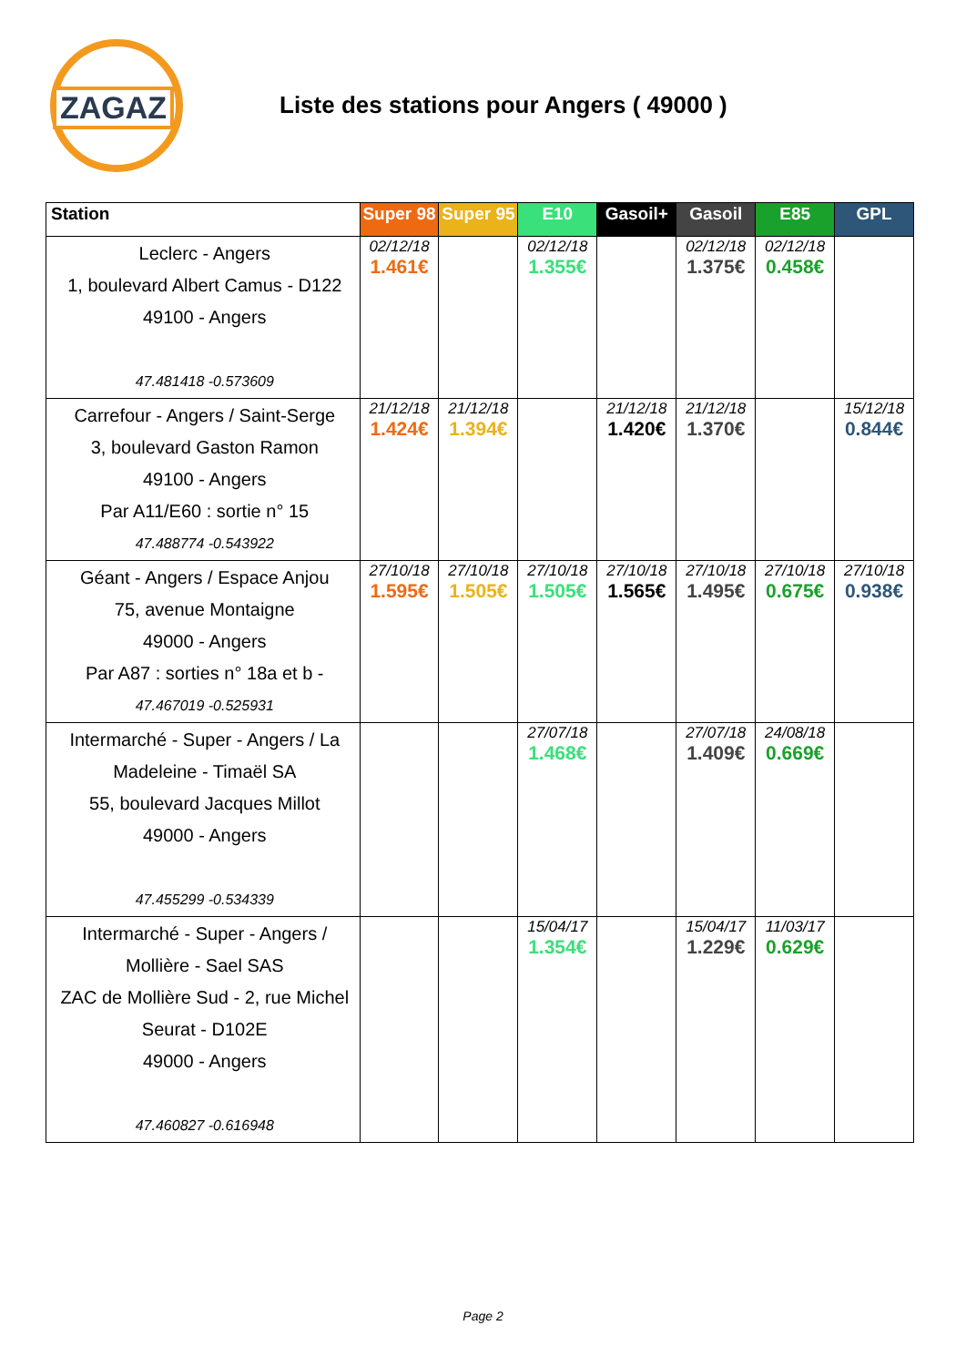ZAGAZ
Liste des stations pour Angers ( 49000 )
| Station | Super 98 | Super 95 | E10 | Gasoil+ | Gasoil | E85 | GPL |
| --- | --- | --- | --- | --- | --- | --- | --- |
| Leclerc - Angers 1, boulevard Albert Camus - D122 49100 - Angers 47.481418 -0.573609 | 02/12/18 1.461€ | | 02/12/18 1.355€ | | 02/12/18 1.375€ | 02/12/18 0.458€ | |
| Carrefour - Angers / Saint-Serge 3, boulevard Gaston Ramon 49100 - Angers Par A11/E60 : sortie n° 15 47.488774 -0.543922 | 21/12/18 1.424€ | 21/12/18 1.394€ | | 21/12/18 1.420€ | 21/12/18 1.370€ | | 15/12/18 0.844€ |
| Géant - Angers / Espace Anjou 75, avenue Montaigne 49000 - Angers Par A87 : sorties n° 18a et b - 47.467019 -0.525931 | 27/10/18 1.595€ | 27/10/18 1.505€ | 27/10/18 1.505€ | 27/10/18 1.565€ | 27/10/18 1.495€ | 27/10/18 0.675€ | 27/10/18 0.938€ |
| Intermarché - Super - Angers / La Madeleine - Timaël SA 55, boulevard Jacques Millot 49000 - Angers 47.455299 -0.534339 | | | 27/07/18 1.468€ | | 27/07/18 1.409€ | 24/08/18 0.669€ | |
| Intermarché - Super - Angers / Mollière - Sael SAS ZAC de Mollière Sud - 2, rue Michel Seurat - D102E 49000 - Angers 47.460827 -0.616948 | | | 15/04/17 1.354€ | | 15/04/17 1.229€ | 11/03/17 0.629€ | |
Page 2